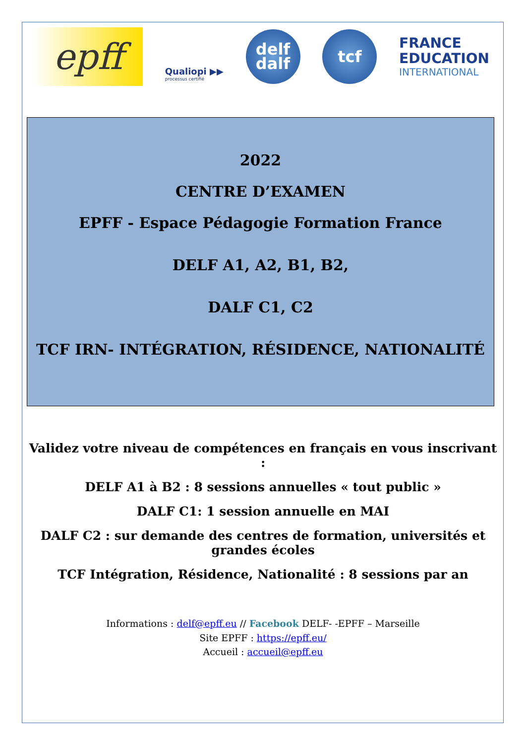epff
Qualiopi ▶▶
processus certifié
delf
dalf
tcf
FRANCE
EDUCATION
INTERNATIONAL
2022
CENTRE D’EXAMEN
EPFF - Espace Pédagogie Formation France
DELF A1, A2, B1, B2,
DALF C1, C2
TCF IRN- INTÉGRATION, RÉSIDENCE, NATIONALITÉ
Validez votre niveau de compétences en français en vous inscrivant :
DELF A1 à B2 : 8 sessions annuelles « tout public »
DALF C1: 1 session annuelle en MAI
DALF C2 : sur demande des centres de formation, universités et grandes écoles
TCF Intégration, Résidence, Nationalité : 8 sessions par an
Informations : delf@epff.eu // Facebook DELF- -EPFF – Marseille
Site EPFF : https://epff.eu/
Accueil : accueil@epff.eu